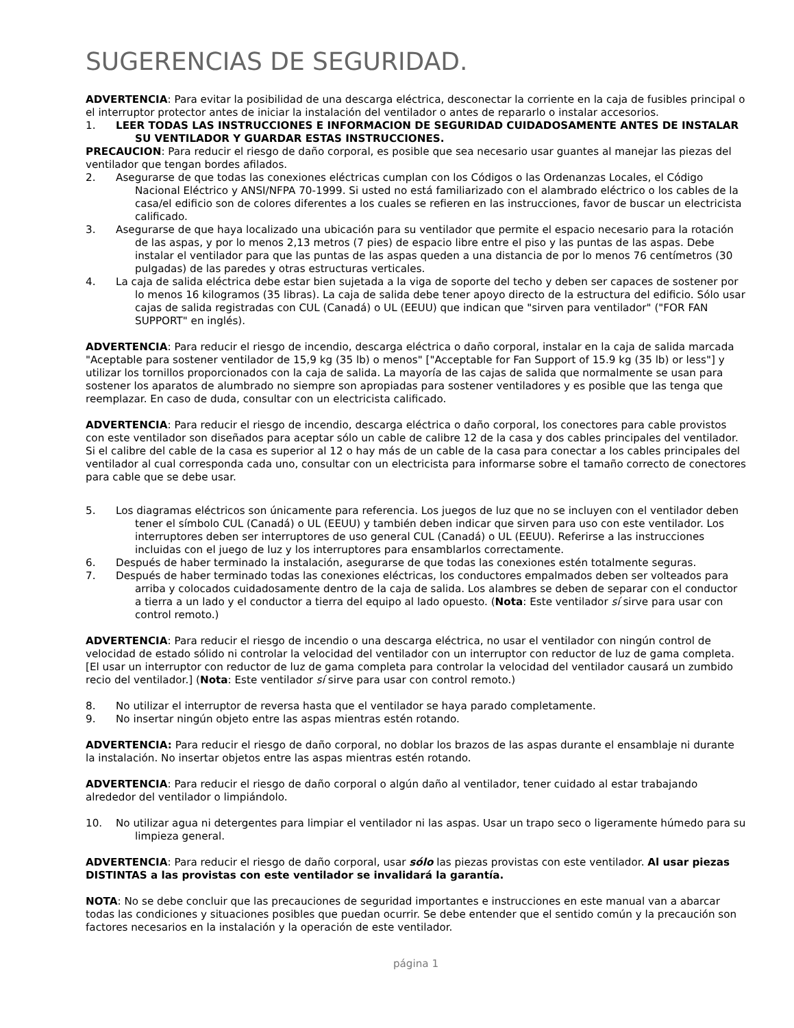SUGERENCIAS DE SEGURIDAD.
ADVERTENCIA: Para evitar la posibilidad de una descarga eléctrica, desconectar la corriente en la caja de fusibles principal o el interruptor protector antes de iniciar la instalación del ventilador o antes de repararlo o instalar accesorios.
1. LEER TODAS LAS INSTRUCCIONES E INFORMACION DE SEGURIDAD CUIDADOSAMENTE ANTES DE INSTALAR SU VENTILADOR Y GUARDAR ESTAS INSTRUCCIONES.
PRECAUCION: Para reducir el riesgo de daño corporal, es posible que sea necesario usar guantes al manejar las piezas del ventilador que tengan bordes afilados.
2. Asegurarse de que todas las conexiones eléctricas cumplan con los Códigos o las Ordenanzas Locales, el Código Nacional Eléctrico y ANSI/NFPA 70-1999. Si usted no está familiarizado con el alambrado eléctrico o los cables de la casa/el edificio son de colores diferentes a los cuales se refieren en las instrucciones, favor de buscar un electricista calificado.
3. Asegurarse de que haya localizado una ubicación para su ventilador que permite el espacio necesario para la rotación de las aspas, y por lo menos 2,13 metros (7 pies) de espacio libre entre el piso y las puntas de las aspas. Debe instalar el ventilador para que las puntas de las aspas queden a una distancia de por lo menos 76 centímetros (30 pulgadas) de las paredes y otras estructuras verticales.
4. La caja de salida eléctrica debe estar bien sujetada a la viga de soporte del techo y deben ser capaces de sostener por lo menos 16 kilogramos (35 libras). La caja de salida debe tener apoyo directo de la estructura del edificio. Sólo usar cajas de salida registradas con CUL (Canadá) o UL (EEUU) que indican que "sirven para ventilador" ("FOR FAN SUPPORT" en inglés).
ADVERTENCIA: Para reducir el riesgo de incendio, descarga eléctrica o daño corporal, instalar en la caja de salida marcada "Aceptable para sostener ventilador de 15,9 kg (35 lb) o menos" ["Acceptable for Fan Support of 15.9 kg (35 lb) or less"] y utilizar los tornillos proporcionados con la caja de salida. La mayoría de las cajas de salida que normalmente se usan para sostener los aparatos de alumbrado no siempre son apropiadas para sostener ventiladores y es posible que las tenga que reemplazar. En caso de duda, consultar con un electricista calificado.
ADVERTENCIA: Para reducir el riesgo de incendio, descarga eléctrica o daño corporal, los conectores para cable provistos con este ventilador son diseñados para aceptar sólo un cable de calibre 12 de la casa y dos cables principales del ventilador. Si el calibre del cable de la casa es superior al 12 o hay más de un cable de la casa para conectar a los cables principales del ventilador al cual corresponda cada uno, consultar con un electricista para informarse sobre el tamaño correcto de conectores para cable que se debe usar.
5. Los diagramas eléctricos son únicamente para referencia. Los juegos de luz que no se incluyen con el ventilador deben tener el símbolo CUL (Canadá) o UL (EEUU) y también deben indicar que sirven para uso con este ventilador. Los interruptores deben ser interruptores de uso general CUL (Canadá) o UL (EEUU). Referirse a las instrucciones incluidas con el juego de luz y los interruptores para ensamblarlos correctamente.
6. Después de haber terminado la instalación, asegurarse de que todas las conexiones estén totalmente seguras.
7. Después de haber terminado todas las conexiones eléctricas, los conductores empalmados deben ser volteados para arriba y colocados cuidadosamente dentro de la caja de salida. Los alambres se deben de separar con el conductor a tierra a un lado y el conductor a tierra del equipo al lado opuesto. (Nota: Este ventilador sí sirve para usar con control remoto.)
ADVERTENCIA: Para reducir el riesgo de incendio o una descarga eléctrica, no usar el ventilador con ningún control de velocidad de estado sólido ni controlar la velocidad del ventilador con un interruptor con reductor de luz de gama completa. [El usar un interruptor con reductor de luz de gama completa para controlar la velocidad del ventilador causará un zumbido recio del ventilador.] (Nota: Este ventilador sí sirve para usar con control remoto.)
8. No utilizar el interruptor de reversa hasta que el ventilador se haya parado completamente.
9. No insertar ningún objeto entre las aspas mientras estén rotando.
ADVERTENCIA: Para reducir el riesgo de daño corporal, no doblar los brazos de las aspas durante el ensamblaje ni durante la instalación. No insertar objetos entre las aspas mientras estén rotando.
ADVERTENCIA: Para reducir el riesgo de daño corporal o algún daño al ventilador, tener cuidado al estar trabajando alrededor del ventilador o limpiándolo.
10. No utilizar agua ni detergentes para limpiar el ventilador ni las aspas. Usar un trapo seco o ligeramente húmedo para su limpieza general.
ADVERTENCIA: Para reducir el riesgo de daño corporal, usar sólo las piezas provistas con este ventilador. Al usar piezas DISTINTAS a las provistas con este ventilador se invalidará la garantía.
NOTA: No se debe concluir que las precauciones de seguridad importantes e instrucciones en este manual van a abarcar todas las condiciones y situaciones posibles que puedan ocurrir. Se debe entender que el sentido común y la precaución son factores necesarios en la instalación y la operación de este ventilador.
página 1